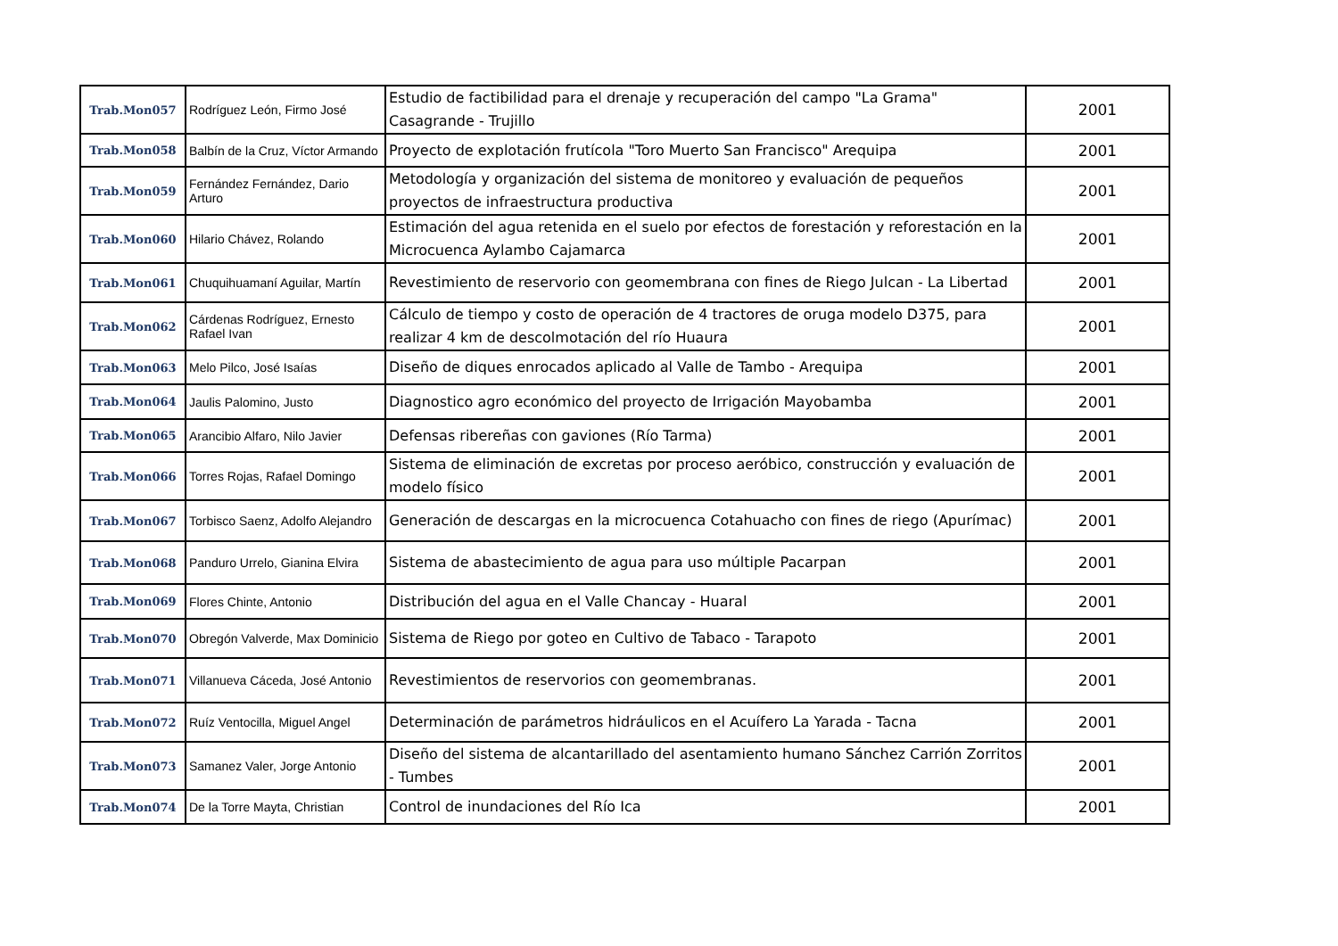| Trab.Mon057 | Rodríguez León, Firmo José | Estudio de factibilidad para el drenaje y recuperación del campo "La Grama" Casagrande - Trujillo | 2001 |
| Trab.Mon058 | Balbín de la Cruz, Víctor Armando | Proyecto de explotación frutícola "Toro Muerto San Francisco" Arequipa | 2001 |
| Trab.Mon059 | Fernández Fernández, Dario Arturo | Metodología y organización del sistema de monitoreo y evaluación de pequeños proyectos de infraestructura productiva | 2001 |
| Trab.Mon060 | Hilario Chávez, Rolando | Estimación del agua retenida en el suelo por efectos de forestación y reforestación en la Microcuenca Aylambo Cajamarca | 2001 |
| Trab.Mon061 | Chuquihuamaní Aguilar, Martín | Revestimiento de reservorio con geomembrana con fines de Riego Julcan - La Libertad | 2001 |
| Trab.Mon062 | Cárdenas Rodríguez, Ernesto Rafael Ivan | Cálculo de tiempo y costo de operación de 4 tractores de oruga modelo D375, para realizar 4 km de descolmotación del río Huaura | 2001 |
| Trab.Mon063 | Melo Pilco, José Isaías | Diseño de diques enrocados aplicado al Valle de Tambo - Arequipa | 2001 |
| Trab.Mon064 | Jaulis Palomino, Justo | Diagnostico agro económico del proyecto de Irrigación Mayobamba | 2001 |
| Trab.Mon065 | Arancibio Alfaro, Nilo Javier | Defensas ribereñas con gaviones (Río Tarma) | 2001 |
| Trab.Mon066 | Torres Rojas, Rafael Domingo | Sistema de eliminación de excretas por proceso aeróbico, construcción y evaluación de modelo físico | 2001 |
| Trab.Mon067 | Torbisco Saenz, Adolfo Alejandro | Generación de descargas en la microcuenca Cotahuacho con fines de riego (Apurímac) | 2001 |
| Trab.Mon068 | Panduro Urrelo, Gianina Elvira | Sistema de abastecimiento de agua para uso múltiple Pacarpan | 2001 |
| Trab.Mon069 | Flores Chinte, Antonio | Distribución del agua en el Valle Chancay - Huaral | 2001 |
| Trab.Mon070 | Obregón Valverde, Max Dominicio | Sistema de Riego por goteo en Cultivo de Tabaco - Tarapoto | 2001 |
| Trab.Mon071 | Villanueva Cáceda, José Antonio | Revestimientos de reservorios con geomembranas. | 2001 |
| Trab.Mon072 | Ruíz Ventocilla, Miguel Angel | Determinación de parámetros hidráulicos en el Acuífero La Yarada - Tacna | 2001 |
| Trab.Mon073 | Samanez Valer, Jorge Antonio | Diseño del sistema de alcantarillado del asentamiento humano Sánchez Carrión Zorritos - Tumbes | 2001 |
| Trab.Mon074 | De la Torre Mayta, Christian | Control de inundaciones del Río Ica | 2001 |